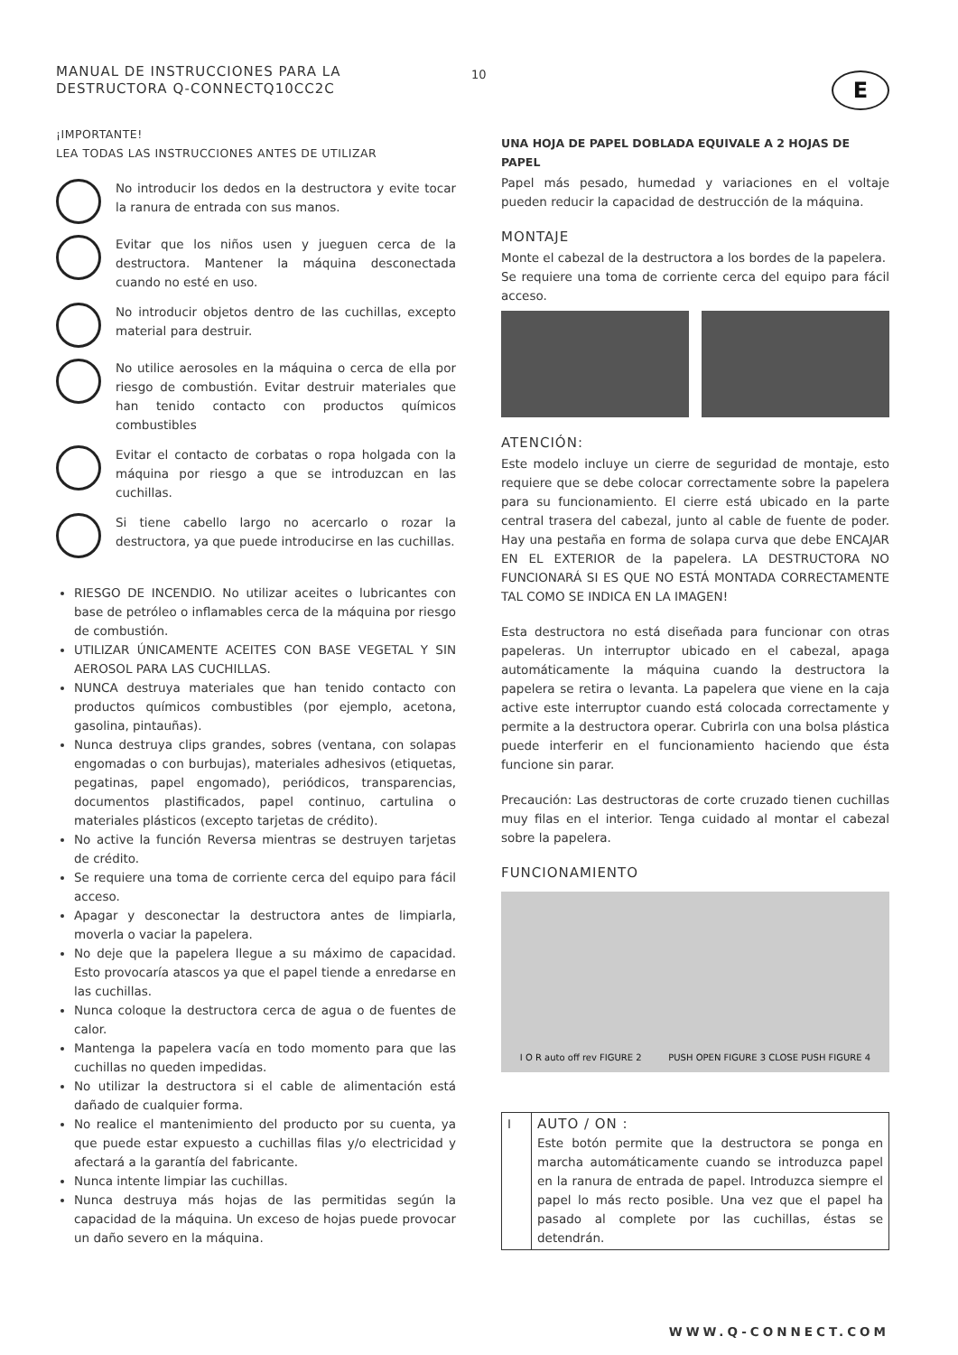10
MANUAL DE INSTRUCCIONES PARA LA DESTRUCTORA Q-CONNECTQ10CC2C
¡IMPORTANTE!
LEA TODAS LAS INSTRUCCIONES ANTES DE UTILIZAR
No introducir los dedos en la destructora y evite tocar la ranura de entrada con sus manos.
Evitar que los niños usen y jueguen cerca de la destructora. Mantener la máquina desconectada cuando no esté en uso.
No introducir objetos dentro de las cuchillas, excepto material para destruir.
No utilice aerosoles en la máquina o cerca de ella por riesgo de combustión. Evitar destruir materiales que han tenido contacto con productos químicos combustibles
Evitar el contacto de corbatas o ropa holgada con la máquina por riesgo a que se introduzcan en las cuchillas.
Si tiene cabello largo no acercarlo o rozar la destructora, ya que puede introducirse en las cuchillas.
RIESGO DE INCENDIO. No utilizar aceites o lubricantes con base de petróleo o inflamables cerca de la máquina por riesgo de combustión.
UTILIZAR ÚNICAMENTE ACEITES CON BASE VEGETAL Y SIN AEROSOL PARA LAS CUCHILLAS.
NUNCA destruya materiales que han tenido contacto con productos químicos combustibles (por ejemplo, acetona, gasolina, pintauñas).
Nunca destruya clips grandes, sobres (ventana, con solapas engomadas o con burbujas), materiales adhesivos (etiquetas, pegatinas, papel engomado), periódicos, transparencias, documentos plastificados, papel continuo, cartulina o materiales plásticos (excepto tarjetas de crédito).
No active la función Reversa mientras se destruyen tarjetas de crédito.
Se requiere una toma de corriente cerca del equipo para fácil acceso.
Apagar y desconectar la destructora antes de limpiarla, moverla o vaciar la papelera.
No deje que la papelera llegue a su máximo de capacidad. Esto provocaría atascos ya que el papel tiende a enredarse en las cuchillas.
Nunca coloque la destructora cerca de agua o de fuentes de calor.
Mantenga la papelera vacía en todo momento para que las cuchillas no queden impedidas.
No utilizar la destructora si el cable de alimentación está dañado de cualquier forma.
No realice el mantenimiento del producto por su cuenta, ya que puede estar expuesto a cuchillas filas y/o electricidad y afectará a la garantía del fabricante.
Nunca intente limpiar las cuchillas.
Nunca destruya más hojas de las permitidas según la capacidad de la máquina. Un exceso de hojas puede provocar un daño severo en la máquina.
E
UNA HOJA DE PAPEL DOBLADA EQUIVALE A 2 HOJAS DE PAPEL
Papel más pesado, humedad y variaciones en el voltaje pueden reducir la capacidad de destrucción de la máquina.
MONTAJE
Monte el cabezal de la destructora a los bordes de la papelera.
Se requiere una toma de corriente cerca del equipo para fácil acceso.
ATENCIÓN:
Este modelo incluye un cierre de seguridad de montaje, esto requiere que se debe colocar correctamente sobre la papelera para su funcionamiento. El cierre está ubicado en la parte central trasera del cabezal, junto al cable de fuente de poder. Hay una pestaña en forma de solapa curva que debe ENCAJAR EN EL EXTERIOR de la papelera. LA DESTRUCTORA NO FUNCIONARÁ SI ES QUE NO ESTÁ MONTADA CORRECTAMENTE TAL COMO SE INDICA EN LA IMAGEN!
Esta destructora no está diseñada para funcionar con otras papeleras. Un interruptor ubicado en el cabezal, apaga automáticamente la máquina cuando la destructora la papelera se retira o levanta. La papelera que viene en la caja active este interruptor cuando está colocada correctamente y permite a la destructora operar. Cubrirla con una bolsa plástica puede interferir en el funcionamiento haciendo que ésta funcione sin parar.
Precaución: Las destructoras de corte cruzado tienen cuchillas muy filas en el interior. Tenga cuidado al montar el cabezal sobre la papelera.
FUNCIONAMIENTO
I O R auto off rev FIGURE 2 PUSH OPEN FIGURE 3 CLOSE PUSH FIGURE 4
| I | AUTO / ON : Este botón permite que la destructora se ponga en marcha automáticamente cuando se introduzca papel en la ranura de entrada de papel. Introduzca siempre el papel lo más recto posible. Una vez que el papel ha pasado al complete por las cuchillas, éstas se detendrán. |
WWW.Q-CONNECT.COM